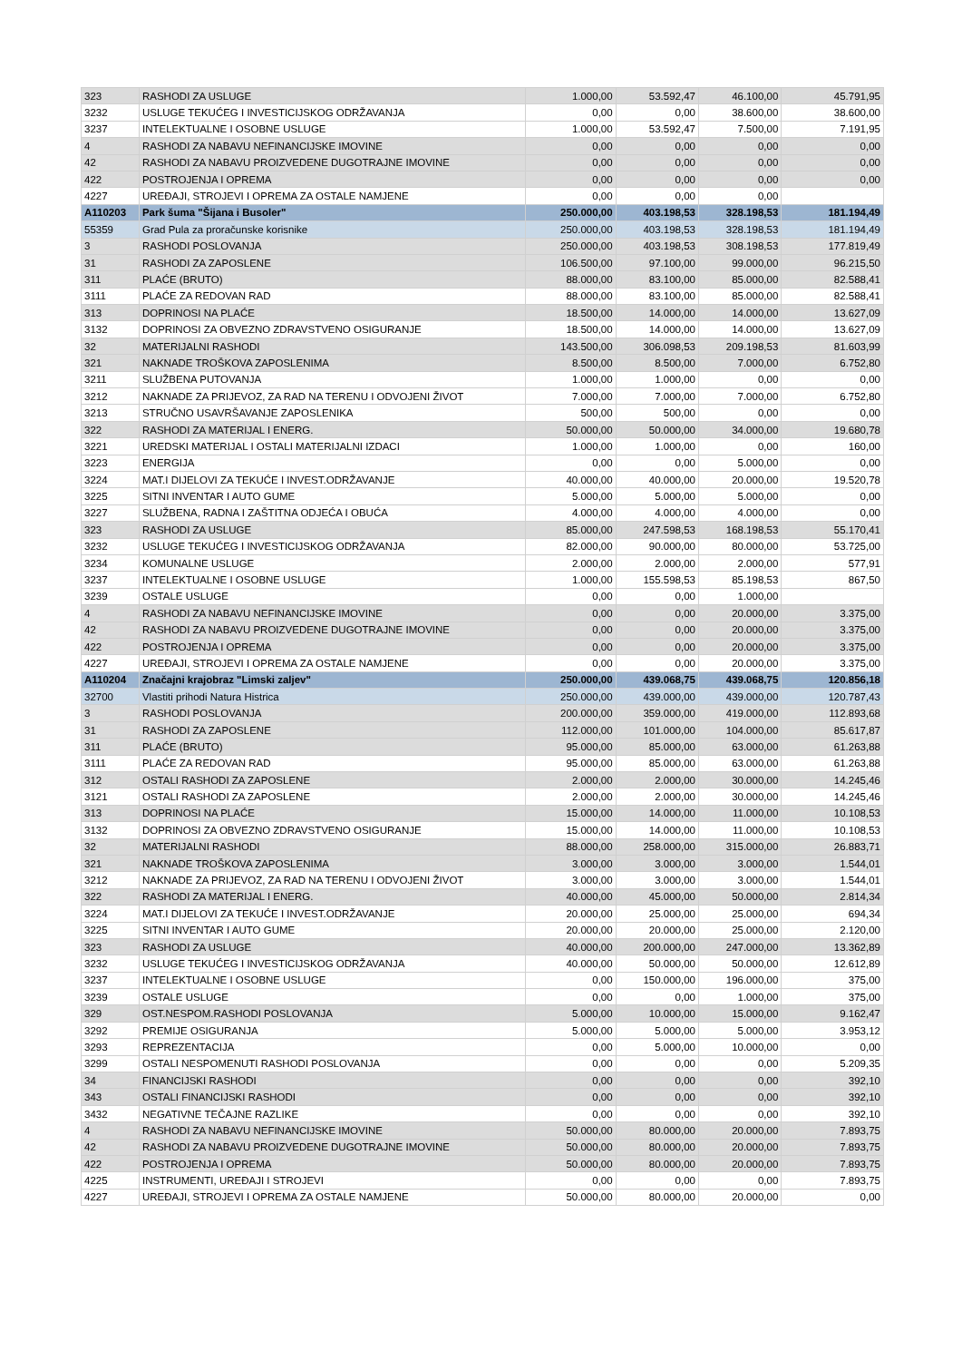| 323 | RASHODI ZA USLUGE | 1.000,00 | 53.592,47 | 46.100,00 | 45.791,95 |
| 3232 | USLUGE TEKUĆEG I INVESTICIJSKOG ODRŽAVANJA | 0,00 | 0,00 | 38.600,00 | 38.600,00 |
| 3237 | INTELEKTUALNE I OSOBNE USLUGE | 1.000,00 | 53.592,47 | 7.500,00 | 7.191,95 |
| 4 | RASHODI ZA NABAVU NEFINANCIJSKE IMOVINE | 0,00 | 0,00 | 0,00 | 0,00 |
| 42 | RASHODI ZA NABAVU PROIZVEDENE DUGOTRAJNE IMOVINE | 0,00 | 0,00 | 0,00 | 0,00 |
| 422 | POSTROJENJA I OPREMA | 0,00 | 0,00 | 0,00 | 0,00 |
| 4227 | UREĐAJI, STROJEVI I OPREMA ZA OSTALE NAMJENE | 0,00 | 0,00 | 0,00 | |
| A110203 | Park šuma "Šijana i Busoler" | 250.000,00 | 403.198,53 | 328.198,53 | 181.194,49 |
| 55359 | Grad Pula za proračunske korisnike | 250.000,00 | 403.198,53 | 328.198,53 | 181.194,49 |
| 3 | RASHODI POSLOVANJA | 250.000,00 | 403.198,53 | 308.198,53 | 177.819,49 |
| 31 | RASHODI ZA ZAPOSLENE | 106.500,00 | 97.100,00 | 99.000,00 | 96.215,50 |
| 311 | PLAĆE (BRUTO) | 88.000,00 | 83.100,00 | 85.000,00 | 82.588,41 |
| 3111 | PLAĆE ZA REDOVAN RAD | 88.000,00 | 83.100,00 | 85.000,00 | 82.588,41 |
| 313 | DOPRINOSI NA PLAĆE | 18.500,00 | 14.000,00 | 14.000,00 | 13.627,09 |
| 3132 | DOPRINOSI ZA OBVEZNO ZDRAVSTVENO OSIGURANJE | 18.500,00 | 14.000,00 | 14.000,00 | 13.627,09 |
| 32 | MATERIJALNI RASHODI | 143.500,00 | 306.098,53 | 209.198,53 | 81.603,99 |
| 321 | NAKNADE TROŠKOVA ZAPOSLENIMA | 8.500,00 | 8.500,00 | 7.000,00 | 6.752,80 |
| 3211 | SLUŽBENA PUTOVANJA | 1.000,00 | 1.000,00 | 0,00 | 0,00 |
| 3212 | NAKNADE ZA PRIJEVOZ, ZA RAD NA TERENU I ODVOJENI ŽIVOT | 7.000,00 | 7.000,00 | 7.000,00 | 6.752,80 |
| 3213 | STRUČNO USAVRŠAVANJE ZAPOSLENIKA | 500,00 | 500,00 | 0,00 | 0,00 |
| 322 | RASHODI ZA MATERIJAL I ENERG. | 50.000,00 | 50.000,00 | 34.000,00 | 19.680,78 |
| 3221 | UREDSKI MATERIJAL I OSTALI MATERIJALNI IZDACI | 1.000,00 | 1.000,00 | 0,00 | 160,00 |
| 3223 | ENERGIJA | 0,00 | 0,00 | 5.000,00 | 0,00 |
| 3224 | MAT.I DIJELOVI ZA TEKUĆE I INVEST.ODRŽAVANJE | 40.000,00 | 40.000,00 | 20.000,00 | 19.520,78 |
| 3225 | SITNI INVENTAR I AUTO GUME | 5.000,00 | 5.000,00 | 5.000,00 | 0,00 |
| 3227 | SLUŽBENA, RADNA I ZAŠTITNA ODJEĆA I OBUĆA | 4.000,00 | 4.000,00 | 4.000,00 | 0,00 |
| 323 | RASHODI ZA USLUGE | 85.000,00 | 247.598,53 | 168.198,53 | 55.170,41 |
| 3232 | USLUGE TEKUĆEG I INVESTICIJSKOG ODRŽAVANJA | 82.000,00 | 90.000,00 | 80.000,00 | 53.725,00 |
| 3234 | KOMUNALNE USLUGE | 2.000,00 | 2.000,00 | 2.000,00 | 577,91 |
| 3237 | INTELEKTUALNE I OSOBNE USLUGE | 1.000,00 | 155.598,53 | 85.198,53 | 867,50 |
| 3239 | OSTALE USLUGE | 0,00 | 0,00 | 1.000,00 | |
| 4 | RASHODI ZA NABAVU NEFINANCIJSKE IMOVINE | 0,00 | 0,00 | 20.000,00 | 3.375,00 |
| 42 | RASHODI ZA NABAVU PROIZVEDENE DUGOTRAJNE IMOVINE | 0,00 | 0,00 | 20.000,00 | 3.375,00 |
| 422 | POSTROJENJA I OPREMA | 0,00 | 0,00 | 20.000,00 | 3.375,00 |
| 4227 | UREĐAJI, STROJEVI I OPREMA ZA OSTALE NAMJENE | 0,00 | 0,00 | 20.000,00 | 3.375,00 |
| A110204 | Značajni krajobraz "Limski zaljev" | 250.000,00 | 439.068,75 | 439.068,75 | 120.856,18 |
| 32700 | Vlastiti prihodi Natura Histrica | 250.000,00 | 439.000,00 | 439.000,00 | 120.787,43 |
| 3 | RASHODI POSLOVANJA | 200.000,00 | 359.000,00 | 419.000,00 | 112.893,68 |
| 31 | RASHODI ZA ZAPOSLENE | 112.000,00 | 101.000,00 | 104.000,00 | 85.617,87 |
| 311 | PLAĆE (BRUTO) | 95.000,00 | 85.000,00 | 63.000,00 | 61.263,88 |
| 3111 | PLAĆE ZA REDOVAN RAD | 95.000,00 | 85.000,00 | 63.000,00 | 61.263,88 |
| 312 | OSTALI RASHODI ZA ZAPOSLENE | 2.000,00 | 2.000,00 | 30.000,00 | 14.245,46 |
| 3121 | OSTALI RASHODI ZA ZAPOSLENE | 2.000,00 | 2.000,00 | 30.000,00 | 14.245,46 |
| 313 | DOPRINOSI NA PLAĆE | 15.000,00 | 14.000,00 | 11.000,00 | 10.108,53 |
| 3132 | DOPRINOSI ZA OBVEZNO ZDRAVSTVENO OSIGURANJE | 15.000,00 | 14.000,00 | 11.000,00 | 10.108,53 |
| 32 | MATERIJALNI RASHODI | 88.000,00 | 258.000,00 | 315.000,00 | 26.883,71 |
| 321 | NAKNADE TROŠKOVA ZAPOSLENIMA | 3.000,00 | 3.000,00 | 3.000,00 | 1.544,01 |
| 3212 | NAKNADE ZA PRIJEVOZ, ZA RAD NA TERENU I ODVOJENI ŽIVOT | 3.000,00 | 3.000,00 | 3.000,00 | 1.544,01 |
| 322 | RASHODI ZA MATERIJAL I ENERG. | 40.000,00 | 45.000,00 | 50.000,00 | 2.814,34 |
| 3224 | MAT.I DIJELOVI ZA TEKUĆE I INVEST.ODRŽAVANJE | 20.000,00 | 25.000,00 | 25.000,00 | 694,34 |
| 3225 | SITNI INVENTAR I AUTO GUME | 20.000,00 | 20.000,00 | 25.000,00 | 2.120,00 |
| 323 | RASHODI ZA USLUGE | 40.000,00 | 200.000,00 | 247.000,00 | 13.362,89 |
| 3232 | USLUGE TEKUĆEG I INVESTICIJSKOG ODRŽAVANJA | 40.000,00 | 50.000,00 | 50.000,00 | 12.612,89 |
| 3237 | INTELEKTUALNE I OSOBNE USLUGE | 0,00 | 150.000,00 | 196.000,00 | 375,00 |
| 3239 | OSTALE USLUGE | 0,00 | 0,00 | 1.000,00 | 375,00 |
| 329 | OST.NESPOM.RASHODI POSLOVANJA | 5.000,00 | 10.000,00 | 15.000,00 | 9.162,47 |
| 3292 | PREMIJE OSIGURANJA | 5.000,00 | 5.000,00 | 5.000,00 | 3.953,12 |
| 3293 | REPREZENTACIJA | 0,00 | 5.000,00 | 10.000,00 | 0,00 |
| 3299 | OSTALI NESPOMENUTI RASHODI POSLOVANJA | 0,00 | 0,00 | 0,00 | 5.209,35 |
| 34 | FINANCIJSKI RASHODI | 0,00 | 0,00 | 0,00 | 392,10 |
| 343 | OSTALI FINANCIJSKI RASHODI | 0,00 | 0,00 | 0,00 | 392,10 |
| 3432 | NEGATIVNE TEČAJNE RAZLIKE | 0,00 | 0,00 | 0,00 | 392,10 |
| 4 | RASHODI ZA NABAVU NEFINANCIJSKE IMOVINE | 50.000,00 | 80.000,00 | 20.000,00 | 7.893,75 |
| 42 | RASHODI ZA NABAVU PROIZVEDENE DUGOTRAJNE IMOVINE | 50.000,00 | 80.000,00 | 20.000,00 | 7.893,75 |
| 422 | POSTROJENJA I OPREMA | 50.000,00 | 80.000,00 | 20.000,00 | 7.893,75 |
| 4225 | INSTRUMENTI, UREĐAJI I STROJEVI | 0,00 | 0,00 | 0,00 | 7.893,75 |
| 4227 | UREĐAJI, STROJEVI I OPREMA ZA OSTALE NAMJENE | 50.000,00 | 80.000,00 | 20.000,00 | 0,00 |